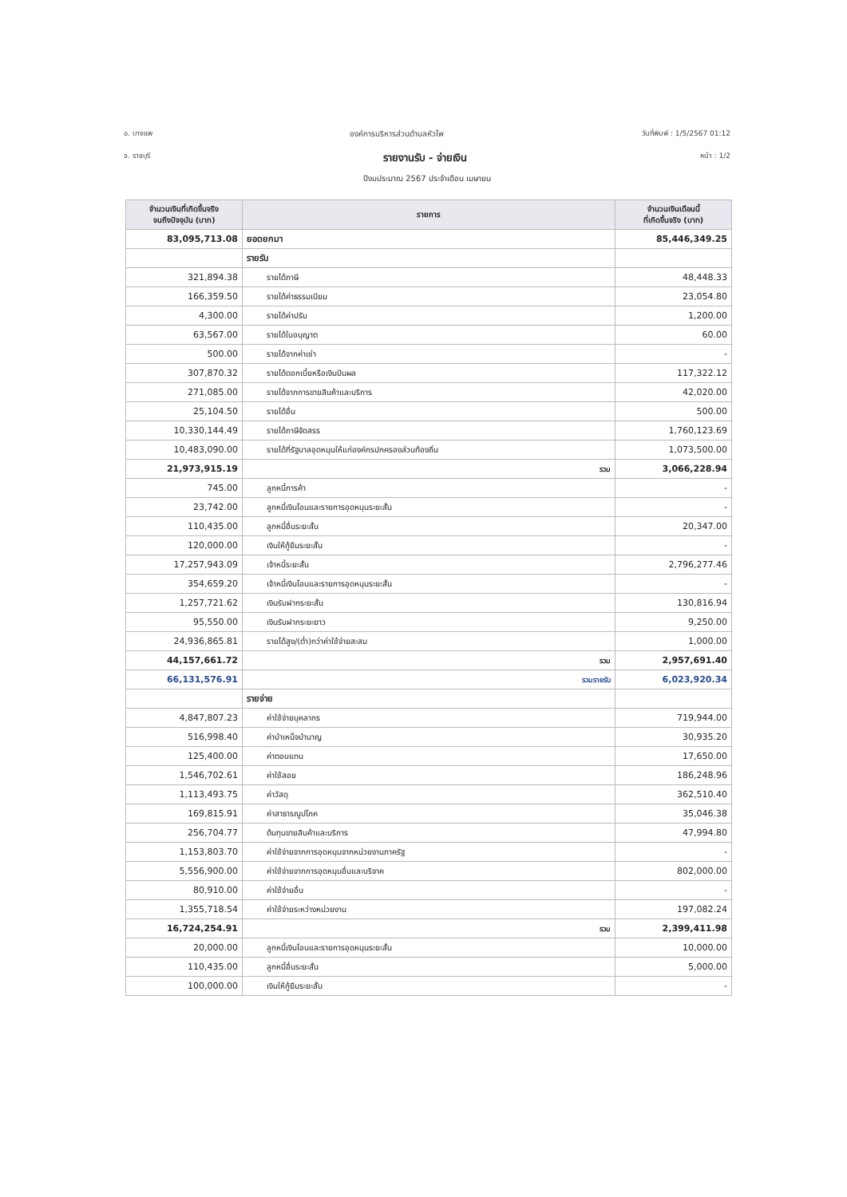อ. บางแพ องค์การบริหารส่วนตำบลหัวโพ วันที่พิมพ์ : 1/5/2567 01:12
จ. ราชบุรี รายงานรับ - จ่ายเงิน หน้า : 1/2
ปีงบประมาณ 2567 ประจำเดือน เมษายน
| จำนวนเงินที่เกิดขึ้นจริง จนถึงปัจจุบัน (บาท) | รายการ | จำนวนเงินเดือนนี้ ที่เกิดขึ้นจริง (บาท) |
| --- | --- | --- |
| 83,095,713.08 | ยอดยกมา | 85,446,349.25 |
| | รายรับ | |
| 321,894.38 | รายได้ภาษี | 48,448.33 |
| 166,359.50 | รายได้ค่าธรรมเนียม | 23,054.80 |
| 4,300.00 | รายได้ค่าปรับ | 1,200.00 |
| 63,567.00 | รายได้ใบอนุญาต | 60.00 |
| 500.00 | รายได้จากค่าเช่า | - |
| 307,870.32 | รายได้ดอกเบี้ยหรือเงินปันผล | 117,322.12 |
| 271,085.00 | รายได้จากการขายสินค้าและบริการ | 42,020.00 |
| 25,104.50 | รายได้อื่น | 500.00 |
| 10,330,144.49 | รายได้ภาษีจัดสรร | 1,760,123.69 |
| 10,483,090.00 | รายได้ที่รัฐบาลอุดหนุนให้แก่องค์กรปกครองส่วนท้องถิ่น | 1,073,500.00 |
| 21,973,915.19 | รวม | 3,066,228.94 |
| 745.00 | ลูกหนี้การค้า | - |
| 23,742.00 | ลูกหนี้เงินโอนและรายการอุดหนุนระยะสั้น | - |
| 110,435.00 | ลูกหนี้อื่นระยะสั้น | 20,347.00 |
| 120,000.00 | เงินให้กู้ยืมระยะสั้น | - |
| 17,257,943.09 | เจ้าหนี้ระยะสั้น | 2,796,277.46 |
| 354,659.20 | เจ้าหนี้เงินโอนและรายการอุดหนุนระยะสั้น | - |
| 1,257,721.62 | เงินรับฝากระยะสั้น | 130,816.94 |
| 95,550.00 | เงินรับฝากระยะยาว | 9,250.00 |
| 24,936,865.81 | รายได้สูง/(ต่ำ)กว่าค่าใช้จ่ายสะสม | 1,000.00 |
| 44,157,661.72 | รวม | 2,957,691.40 |
| 66,131,576.91 | รวมรายรับ | 6,023,920.34 |
| | รายจ่าย | |
| 4,847,807.23 | ค่าใช้จ่ายบุคลากร | 719,944.00 |
| 516,998.40 | ค่าบำเหน็จบำนาญ | 30,935.20 |
| 125,400.00 | ค่าตอบแทน | 17,650.00 |
| 1,546,702.61 | ค่าใช้สอย | 186,248.96 |
| 1,113,493.75 | ค่าวัสดุ | 362,510.40 |
| 169,815.91 | ค่าสาธารณูปโภค | 35,046.38 |
| 256,704.77 | ต้นทุนขายสินค้าและบริการ | 47,994.80 |
| 1,153,803.70 | ค่าใช้จ่ายจากการอุดหนุนจากหน่วยงานภาครัฐ | - |
| 5,556,900.00 | ค่าใช้จ่ายจากการอุดหนุนอื่นและบริจาค | 802,000.00 |
| 80,910.00 | ค่าใช้จ่ายอื่น | - |
| 1,355,718.54 | ค่าใช้จ่ายระหว่างหน่วยงาน | 197,082.24 |
| 16,724,254.91 | รวม | 2,399,411.98 |
| 20,000.00 | ลูกหนี้เงินโอนและรายการอุดหนุนระยะสั้น | 10,000.00 |
| 110,435.00 | ลูกหนี้อื่นระยะสั้น | 5,000.00 |
| 100,000.00 | เงินให้กู้ยืมระยะสั้น | - |